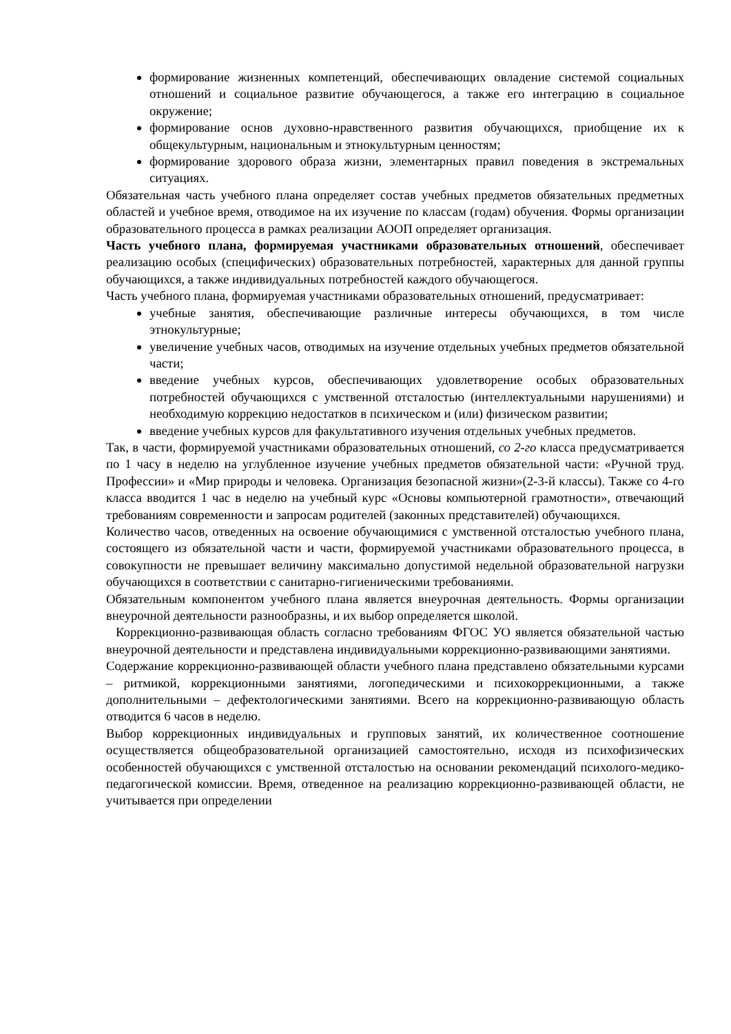формирование жизненных компетенций, обеспечивающих овладение системой социальных отношений и социальное развитие обучающегося, а также его интеграцию в социальное окружение;
формирование основ духовно-нравственного развития обучающихся, приобщение их к общекультурным, национальным и этнокультурным ценностям;
формирование здорового образа жизни, элементарных правил поведения в экстремальных ситуациях.
Обязательная часть учебного плана определяет состав учебных предметов обязательных предметных областей и учебное время, отводимое на их изучение по классам (годам) обучения. Формы организации образовательного процесса в рамках реализации АООП определяет организация.
Часть учебного плана, формируемая участниками образовательных отношений, обеспечивает реализацию особых (специфических) образовательных потребностей, характерных для данной группы обучающихся, а также индивидуальных потребностей каждого обучающегося.
Часть учебного плана, формируемая участниками образовательных отношений, предусматривает:
учебные занятия, обеспечивающие различные интересы обучающихся, в том числе этнокультурные;
увеличение учебных часов, отводимых на изучение отдельных учебных предметов обязательной части;
введение учебных курсов, обеспечивающих удовлетворение особых образовательных потребностей обучающихся с умственной отсталостью (интеллектуальными нарушениями) и необходимую коррекцию недостатков в психическом и (или) физическом развитии;
введение учебных курсов для факультативного изучения отдельных учебных предметов.
Так, в части, формируемой участниками образовательных отношений, со 2-го класса предусматривается по 1 часу в неделю на углубленное изучение учебных предметов обязательной части: «Ручной труд. Профессии» и «Мир природы и человека. Организация безопасной жизни»(2-3-й классы). Также со 4-го класса вводится 1 час в неделю на учебный курс «Основы компьютерной грамотности», отвечающий требованиям современности и запросам родителей (законных представителей) обучающихся.
Количество часов, отведенных на освоение обучающимися с умственной отсталостью учебного плана, состоящего из обязательной части и части, формируемой участниками образовательного процесса, в совокупности не превышает величину максимально допустимой недельной образовательной нагрузки обучающихся в соответствии с санитарно-гигиеническими требованиями.
Обязательным компонентом учебного плана является внеурочная деятельность. Формы организации внеурочной деятельности разнообразны, и их выбор определяется школой.
Коррекционно-развивающая область согласно требованиям ФГОС УО является обязательной частью внеурочной деятельности и представлена индивидуальными коррекционно-развивающими занятиями.
Содержание коррекционно-развивающей области учебного плана представлено обязательными курсами – ритмикой, коррекционными занятиями, логопедическими и психокоррекционными, а также дополнительными – дефектологическими занятиями. Всего на коррекционно-развивающую область отводится 6 часов в неделю.
Выбор коррекционных индивидуальных и групповых занятий, их количественное соотношение осуществляется общеобразовательной организацией самостоятельно, исходя из психофизических особенностей обучающихся с умственной отсталостью на основании рекомендаций психолого-медико-педагогической комиссии. Время, отведенное на реализацию коррекционно-развивающей области, не учитывается при определении